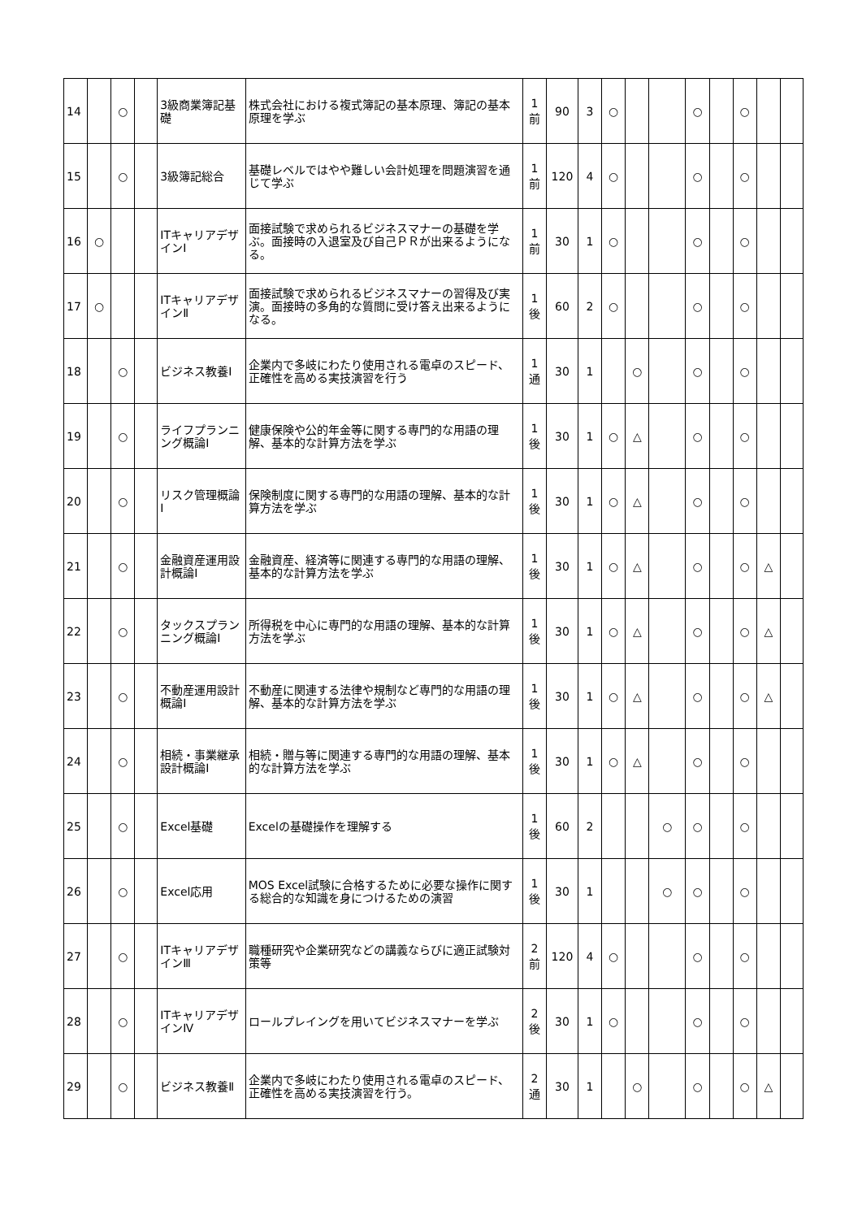| 14 | | ○ | | 3級商業簿記基礎 | 株式会社における複式簿記の基本原理、簿記の基本原理を学ぶ | 1 前 | 90 | 3 | ○ | | | ○ | | ○ | | |
| 15 | | ○ | | 3級簿記総合 | 基礎レベルではやや難しい会計処理を問題演習を通じて学ぶ | 1 前 | 120 | 4 | ○ | | | ○ | | ○ | | |
| 16 | ○ | | | ITキャリアデザインⅠ | 面接試験で求められるビジネスマナーの基礎を学ぶ。面接時の入退室及び自己ＰＲが出来るようになる。 | 1 前 | 30 | 1 | ○ | | | ○ | | ○ | | |
| 17 | ○ | | | ITキャリアデザインⅡ | 面接試験で求められるビジネスマナーの習得及び実演。面接時の多角的な質問に受け答え出来るようになる。 | 1 後 | 60 | 2 | ○ | | | ○ | | ○ | | |
| 18 | | ○ | | ビジネス教養Ⅰ | 企業内で多岐にわたり使用される電卓のスピード、正確性を高める実技演習を行う | 1 通 | 30 | 1 | | ○ | | ○ | | ○ | | |
| 19 | | ○ | | ライフプランニング概論Ⅰ | 健康保険や公的年金等に関する専門的な用語の理解、基本的な計算方法を学ぶ | 1 後 | 30 | 1 | ○ | △ | | ○ | | ○ | | |
| 20 | | ○ | | リスク管理概論Ⅰ | 保険制度に関する専門的な用語の理解、基本的な計算方法を学ぶ | 1 後 | 30 | 1 | ○ | △ | | ○ | | ○ | | |
| 21 | | ○ | | 金融資産運用設計概論Ⅰ | 金融資産、経済等に関連する専門的な用語の理解、基本的な計算方法を学ぶ | 1 後 | 30 | 1 | ○ | △ | | ○ | | ○ | △ | |
| 22 | | ○ | | タックスプランニング概論Ⅰ | 所得税を中心に専門的な用語の理解、基本的な計算方法を学ぶ | 1 後 | 30 | 1 | ○ | △ | | ○ | | ○ | △ | |
| 23 | | ○ | | 不動産運用設計概論Ⅰ | 不動産に関連する法律や規制など専門的な用語の理解、基本的な計算方法を学ぶ | 1 後 | 30 | 1 | ○ | △ | | ○ | | ○ | △ | |
| 24 | | ○ | | 相続・事業継承設計概論Ⅰ | 相続・贈与等に関連する専門的な用語の理解、基本的な計算方法を学ぶ | 1 後 | 30 | 1 | ○ | △ | | ○ | | ○ | | |
| 25 | | ○ | | Excel基礎 | Excelの基礎操作を理解する | 1 後 | 60 | 2 | | | ○ | ○ | | ○ | | |
| 26 | | ○ | | Excel応用 | MOS Excel試験に合格するために必要な操作に関する総合的な知識を身につけるための演習 | 1 後 | 30 | 1 | | | ○ | ○ | | ○ | | |
| 27 | | ○ | | ITキャリアデザインⅢ | 職種研究や企業研究などの講義ならびに適正試験対策等 | 2 前 | 120 | 4 | ○ | | | ○ | | ○ | | |
| 28 | | ○ | | ITキャリアデザインⅣ | ロールプレイングを用いてビジネスマナーを学ぶ | 2 後 | 30 | 1 | ○ | | | ○ | | ○ | | |
| 29 | | ○ | | ビジネス教養Ⅱ | 企業内で多岐にわたり使用される電卓のスピード、正確性を高める実技演習を行う。 | 2 通 | 30 | 1 | | ○ | | ○ | | ○ | △ | |